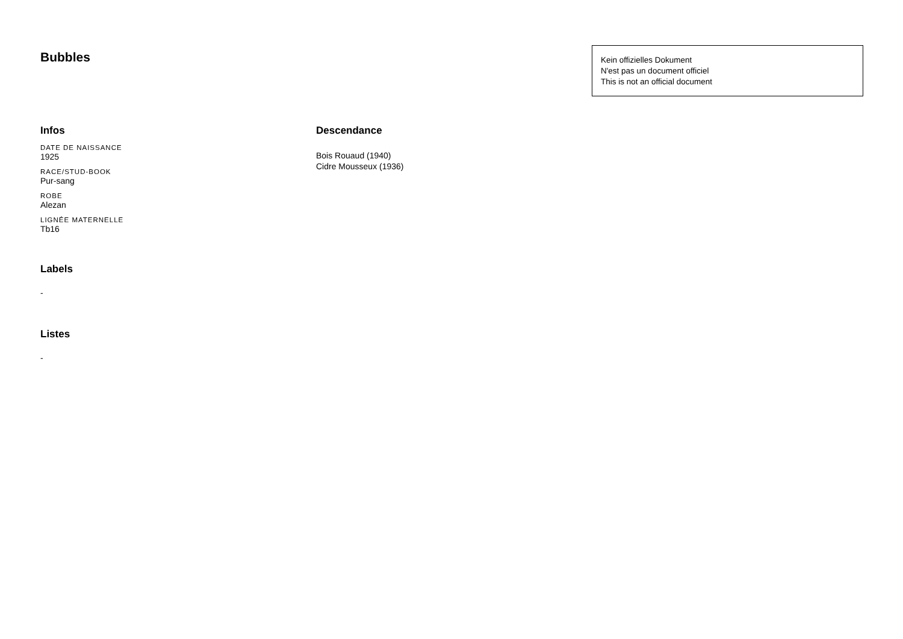Bubbles
Kein offizielles Dokument
N'est pas un document officiel
This is not an official document
Infos
DATE DE NAISSANCE
1925
RACE/STUD-BOOK
Pur-sang
ROBE
Alezan
LIGNÉE MATERNELLE
Tb16
Labels
-
Listes
-
Descendance
Bois Rouaud (1940)
Cidre Mousseux (1936)